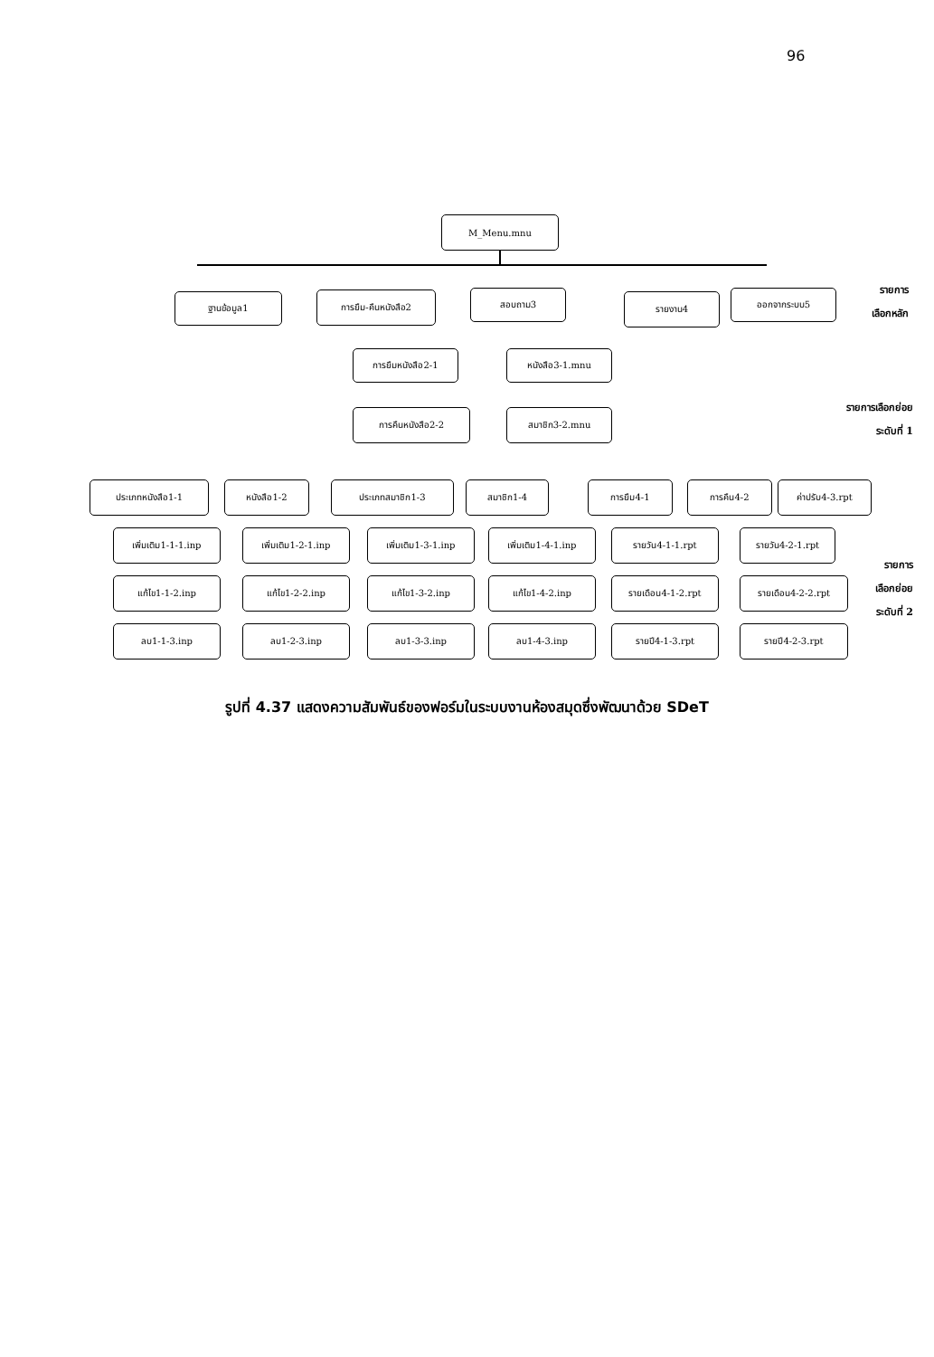96
M_Menu.mnu
ฐานข้อมูล1 การยืม-คืนหนังสือ2 สอบถาม3 รายงาน4 ออกจากระบบ5
รายการ
เลือกหลัก
การยืมหนังสือ2-1
การคืนหนังสือ2-2
หนังสือ3-1.mnu
สมาชิก3-2.mnu
รายการเลือกย่อย
ระดับที่ 1
ประเภทหนังสือ1-1 หนังสือ1-2 ประเภทสมาชิก1-3 สมาชิก1-4 การยืม4-1 การคืน4-2 ค่าปรับ4-3.rpt
เพิ่มเติม1-1-1.inp
แก้ไข1-1-2.inp
ลบ1-1-3.inp
เพิ่มเติม1-2-1.inp
แก้ไข1-2-2.inp
ลบ1-2-3.inp
เพิ่มเติม1-3-1.inp
แก้ไข1-3-2.inp
ลบ1-3-3.inp
เพิ่มเติม1-4-1.inp
แก้ไข1-4-2.inp
ลบ1-4-3.inp
รายวัน4-1-1.rpt
รายเดือน4-1-2.rpt
รายปี4-1-3.rpt
รายวัน4-2-1.rpt
รายเดือน4-2-2.rpt
รายปี4-2-3.rpt
รายการ
เลือกย่อย
ระดับที่ 2
รูปที่ 4.37 แสดงความสัมพันธ์ของฟอร์มในระบบงานห้องสมุดซึ่งพัฒนาด้วย SDeT